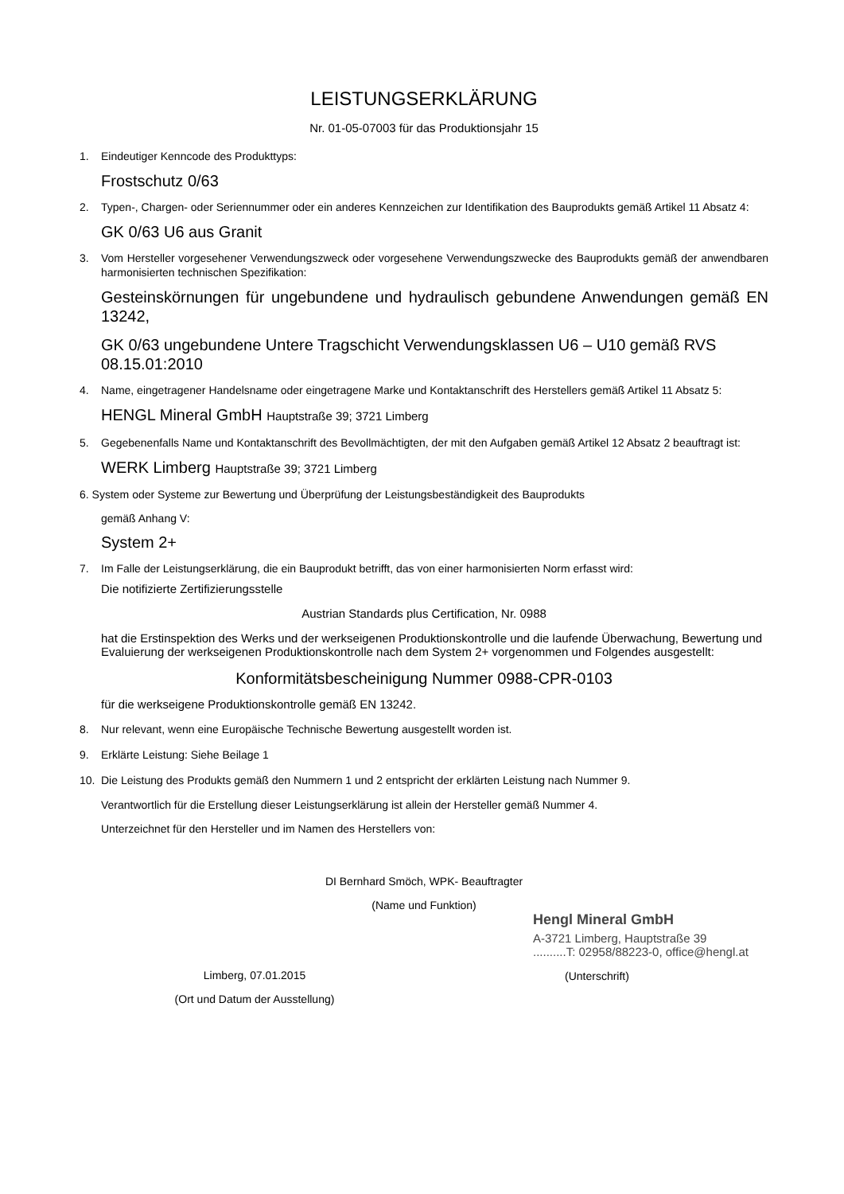LEISTUNGSERKLÄRUNG
Nr. 01-05-07003 für das Produktionsjahr 15
1. Eindeutiger Kenncode des Produkttyps:
Frostschutz 0/63
2. Typen-, Chargen- oder Seriennummer oder ein anderes Kennzeichen zur Identifikation des Bauprodukts gemäß Artikel 11 Absatz 4:
GK 0/63 U6 aus Granit
3. Vom Hersteller vorgesehener Verwendungszweck oder vorgesehene Verwendungszwecke des Bauprodukts gemäß der anwendbaren harmonisierten technischen Spezifikation:
Gesteinskörnungen für ungebundene und hydraulisch gebundene Anwendungen gemäß EN 13242,
GK 0/63 ungebundene Untere Tragschicht Verwendungsklassen U6 – U10 gemäß RVS 08.15.01:2010
4. Name, eingetragener Handelsname oder eingetragene Marke und Kontaktanschrift des Herstellers gemäß Artikel 11 Absatz 5:
HENGL Mineral GmbH Hauptstraße 39; 3721 Limberg
5. Gegebenenfalls Name und Kontaktanschrift des Bevollmächtigten, der mit den Aufgaben gemäß Artikel 12 Absatz 2 beauftragt ist:
WERK Limberg Hauptstraße 39; 3721 Limberg
6. System oder Systeme zur Bewertung und Überprüfung der Leistungsbeständigkeit des Bauprodukts
gemäß Anhang V:
System 2+
7. Im Falle der Leistungserklärung, die ein Bauprodukt betrifft, das von einer harmonisierten Norm erfasst wird:
Die notifizierte Zertifizierungsstelle
Austrian Standards plus Certification, Nr. 0988
hat die Erstinspektion des Werks und der werkseigenen Produktionskontrolle und die laufende Überwachung, Bewertung und Evaluierung der werkseigenen Produktionskontrolle nach dem System 2+ vorgenommen und Folgendes ausgestellt:
Konformitätsbescheinigung Nummer 0988-CPR-0103
für die werkseigene Produktionskontrolle gemäß EN 13242.
8. Nur relevant, wenn eine Europäische Technische Bewertung ausgestellt worden ist.
9. Erklärte Leistung: Siehe Beilage 1
10. Die Leistung des Produkts gemäß den Nummern 1 und 2 entspricht der erklärten Leistung nach Nummer 9.
Verantwortlich für die Erstellung dieser Leistungserklärung ist allein der Hersteller gemäß Nummer 4.
Unterzeichnet für den Hersteller und im Namen des Herstellers von:
DI Bernhard Smöch, WPK- Beauftragter
(Name und Funktion)
Limberg, 07.01.2015
(Ort und Datum der Ausstellung)
Hengl Mineral GmbH
A-3721 Limberg, Hauptstraße 39
..........T: 02958/88223-0, office@hengl.at
(Unterschrift)